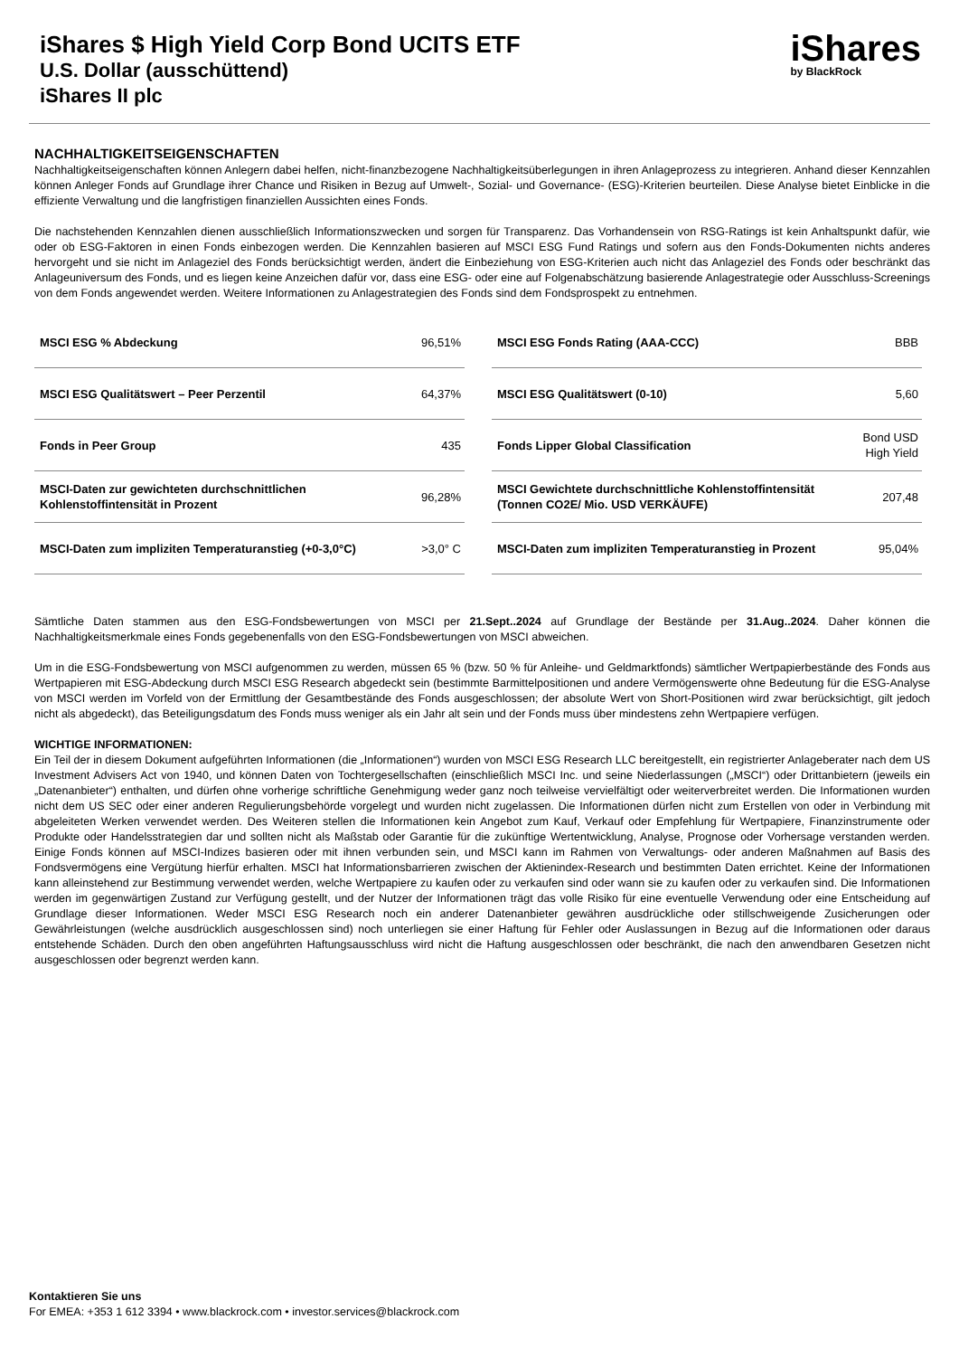iShares $ High Yield Corp Bond UCITS ETF
U.S. Dollar (ausschüttend)
iShares II plc
iShares
by BlackRock
NACHHALTIGKEITSEIGENSCHAFTEN
Nachhaltigkeitseigenschaften können Anlegern dabei helfen, nicht-finanzbezogene Nachhaltigkeitsüberlegungen in ihren Anlageprozess zu integrieren. Anhand dieser Kennzahlen können Anleger Fonds auf Grundlage ihrer Chance und Risiken in Bezug auf Umwelt-, Sozial- und Governance- (ESG)-Kriterien beurteilen. Diese Analyse bietet Einblicke in die effiziente Verwaltung und die langfristigen finanziellen Aussichten eines Fonds.
Die nachstehenden Kennzahlen dienen ausschließlich Informationszwecken und sorgen für Transparenz. Das Vorhandensein von RSG-Ratings ist kein Anhaltspunkt dafür, wie oder ob ESG-Faktoren in einen Fonds einbezogen werden. Die Kennzahlen basieren auf MSCI ESG Fund Ratings und sofern aus den Fonds-Dokumenten nichts anderes hervorgeht und sie nicht im Anlageziel des Fonds berücksichtigt werden, ändert die Einbeziehung von ESG-Kriterien auch nicht das Anlageziel des Fonds oder beschränkt das Anlageuniversum des Fonds, und es liegen keine Anzeichen dafür vor, dass eine ESG- oder eine auf Folgenabschätzung basierende Anlagestrategie oder Ausschluss-Screenings von dem Fonds angewendet werden. Weitere Informationen zu Anlagestrategien des Fonds sind dem Fondsprospekt zu entnehmen.
| MSCI ESG % Abdeckung | 96,51% |
| MSCI ESG Qualitätswert – Peer Perzentil | 64,37% |
| Fonds in Peer Group | 435 |
| MSCI-Daten zur gewichteten durchschnittlichen Kohlenstoffintensität in Prozent | 96,28% |
| MSCI-Daten zum impliziten Temperaturanstieg (+0-3,0°C) | >3,0° C |
| MSCI ESG Fonds Rating (AAA-CCC) | BBB |
| MSCI ESG Qualitätswert (0-10) | 5,60 |
| Fonds Lipper Global Classification | Bond USD High Yield |
| MSCI Gewichtete durchschnittliche Kohlenstoffintensität (Tonnen CO2E/ Mio. USD VERKÄUFE) | 207,48 |
| MSCI-Daten zum impliziten Temperaturanstieg in Prozent | 95,04% |
Sämtliche Daten stammen aus den ESG-Fondsbewertungen von MSCI per 21.Sept..2024 auf Grundlage der Bestände per 31.Aug..2024. Daher können die Nachhaltigkeitsmerkmale eines Fonds gegebenenfalls von den ESG-Fondsbewertungen von MSCI abweichen.
Um in die ESG-Fondsbewertung von MSCI aufgenommen zu werden, müssen 65 % (bzw. 50 % für Anleihe- und Geldmarktfonds) sämtlicher Wertpapierbestände des Fonds aus Wertpapieren mit ESG-Abdeckung durch MSCI ESG Research abgedeckt sein (bestimmte Barmittelpositionen und andere Vermögenswerte ohne Bedeutung für die ESG-Analyse von MSCI werden im Vorfeld von der Ermittlung der Gesamtbestände des Fonds ausgeschlossen; der absolute Wert von Short-Positionen wird zwar berücksichtigt, gilt jedoch nicht als abgedeckt), das Beteiligungsdatum des Fonds muss weniger als ein Jahr alt sein und der Fonds muss über mindestens zehn Wertpapiere verfügen.
WICHTIGE INFORMATIONEN:
Ein Teil der in diesem Dokument aufgeführten Informationen (die „Informationen“) wurden von MSCI ESG Research LLC bereitgestellt, ein registrierter Anlageberater nach dem US Investment Advisers Act von 1940, und können Daten von Tochtergesellschaften (einschließlich MSCI Inc. und seine Niederlassungen („MSCI“) oder Drittanbietern (jeweils ein „Datenanbieter“) enthalten, und dürfen ohne vorherige schriftliche Genehmigung weder ganz noch teilweise vervielfältigt oder weiterverbreitet werden. Die Informationen wurden nicht dem US SEC oder einer anderen Regulierungsbehörde vorgelegt und wurden nicht zugelassen. Die Informationen dürfen nicht zum Erstellen von oder in Verbindung mit abgeleiteten Werken verwendet werden. Des Weiteren stellen die Informationen kein Angebot zum Kauf, Verkauf oder Empfehlung für Wertpapiere, Finanzinstrumente oder Produkte oder Handelsstrategien dar und sollten nicht als Maßstab oder Garantie für die zukünftige Wertentwicklung, Analyse, Prognose oder Vorhersage verstanden werden. Einige Fonds können auf MSCI-Indizes basieren oder mit ihnen verbunden sein, und MSCI kann im Rahmen von Verwaltungs- oder anderen Maßnahmen auf Basis des Fondsvermögens eine Vergütung hierfür erhalten. MSCI hat Informationsbarrieren zwischen der Aktienindex-Research und bestimmten Daten errichtet. Keine der Informationen kann alleinstehend zur Bestimmung verwendet werden, welche Wertpapiere zu kaufen oder zu verkaufen sind oder wann sie zu kaufen oder zu verkaufen sind. Die Informationen werden im gegenwärtigen Zustand zur Verfügung gestellt, und der Nutzer der Informationen trägt das volle Risiko für eine eventuelle Verwendung oder eine Entscheidung auf Grundlage dieser Informationen. Weder MSCI ESG Research noch ein anderer Datenanbieter gewähren ausdrückliche oder stillschweigende Zusicherungen oder Gewährleistungen (welche ausdrücklich ausgeschlossen sind) noch unterliegen sie einer Haftung für Fehler oder Auslassungen in Bezug auf die Informationen oder daraus entstehende Schäden. Durch den oben angeführten Haftungsausschluss wird nicht die Haftung ausgeschlossen oder beschränkt, die nach den anwendbaren Gesetzen nicht ausgeschlossen oder begrenzt werden kann.
Kontaktieren Sie uns
For EMEA: +353 1 612 3394 • www.blackrock.com • investor.services@blackrock.com